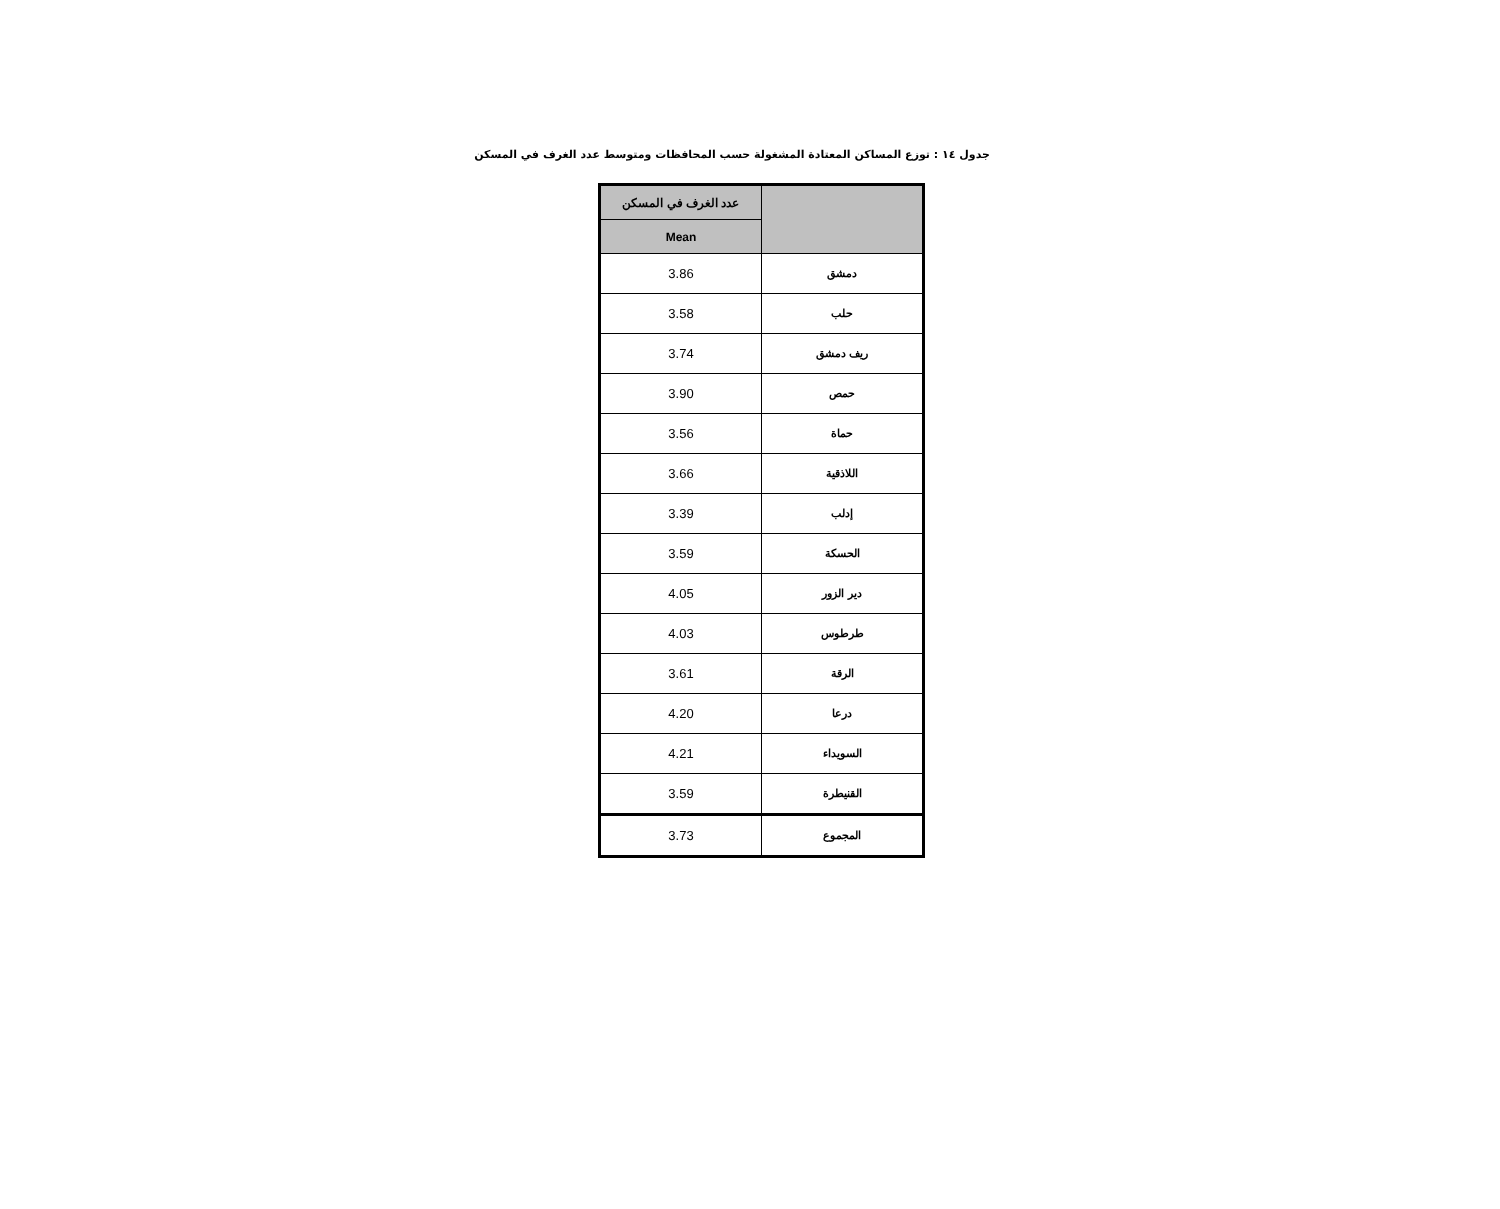جدول ١٤ : توزع المساكن المعتادة المشغولة حسب المحافظات ومتوسط عدد الغرف في المسكن
| | عدد الغرف في المسكن |
| --- | --- |
| | Mean |
| دمشق | 3.86 |
| حلب | 3.58 |
| ريف دمشق | 3.74 |
| حمص | 3.90 |
| حماة | 3.56 |
| اللاذقية | 3.66 |
| إدلب | 3.39 |
| الحسكة | 3.59 |
| دير الزور | 4.05 |
| طرطوس | 4.03 |
| الرقة | 3.61 |
| درعا | 4.20 |
| السويداء | 4.21 |
| القنيطرة | 3.59 |
| المجموع | 3.73 |